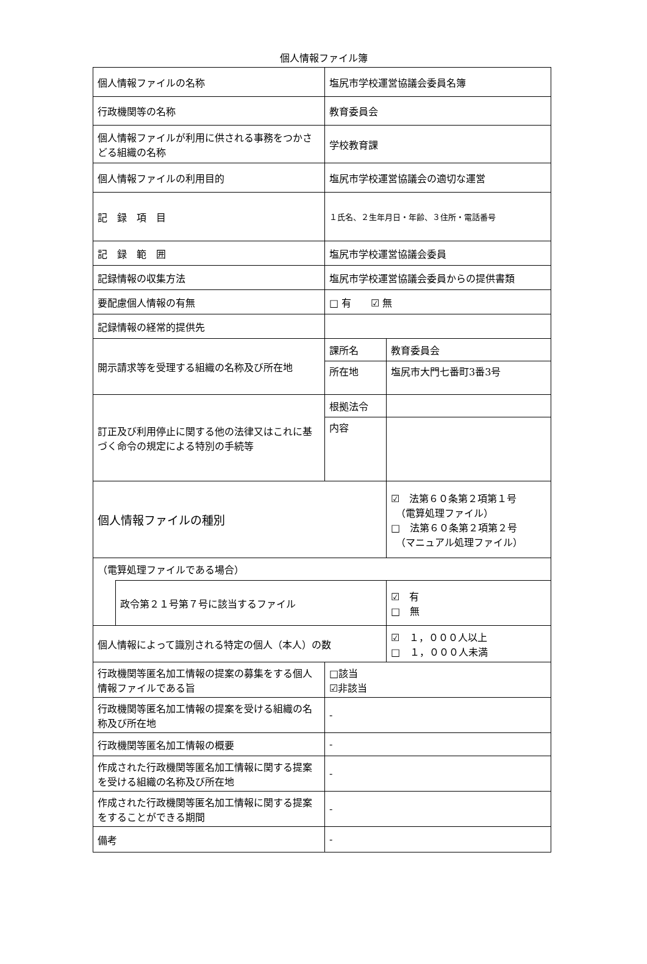個人情報ファイル簿
| 個人情報ファイルの名称 | | 塩尻市学校運営協議会委員名簿 | | |
| 行政機関等の名称 | | 教育委員会 | | |
| 個人情報ファイルが利用に供される事務をつかさどる組織の名称 | | 学校教育課 | | |
| 個人情報ファイルの利用目的 | | 塩尻市学校運営協議会の適切な運営 | | |
| 記 録 項 目 | | １氏名、２生年月日・年齢、３住所・電話番号 | | |
| 記 録 範 囲 | | 塩尻市学校運営協議会委員 | | |
| 記録情報の収集方法 | | 塩尻市学校運営協議会委員からの提供書類 | | |
| 要配慮個人情報の有無 | | □ 有 ☑ 無 | | |
| 記録情報の経常的提供先 | | | | |
| 開示請求等を受理する組織の名称及び所在地 | | 課所名 | 教育委員会 | |
| | | 所在地 | 塩尻市大門七番町3番3号 | |
| 訂正及び利用停止に関する他の法律又はこれに基づく命令の規定による特別の手続等 | | 根拠法令 | | |
| | | 内容 | | |
| 個人情報ファイルの種別 | | | | ☑ 法第６０条第２項第１号 （電算処理ファイル） □ 法第６０条第２項第２号 （マニュアル処理ファイル） |
| （電算処理ファイルである場合） | | | | |
| | 政令第２１号第７号に該当するファイル | | | ☑ 有 □ 無 |
| 個人情報によって識別される特定の個人（本人）の数 | | | | ☑ １，０００人以上 □ １，０００人未満 |
| 行政機関等匿名加工情報の提案の募集をする個人情報ファイルである旨 | | □該当 ☑非該当 | | |
| 行政機関等匿名加工情報の提案を受ける組織の名称及び所在地 | | - | | |
| 行政機関等匿名加工情報の概要 | | - | | |
| 作成された行政機関等匿名加工情報に関する提案を受ける組織の名称及び所在地 | | - | | |
| 作成された行政機関等匿名加工情報に関する提案をすることができる期間 | | - | | |
| 備考 | | - | | |